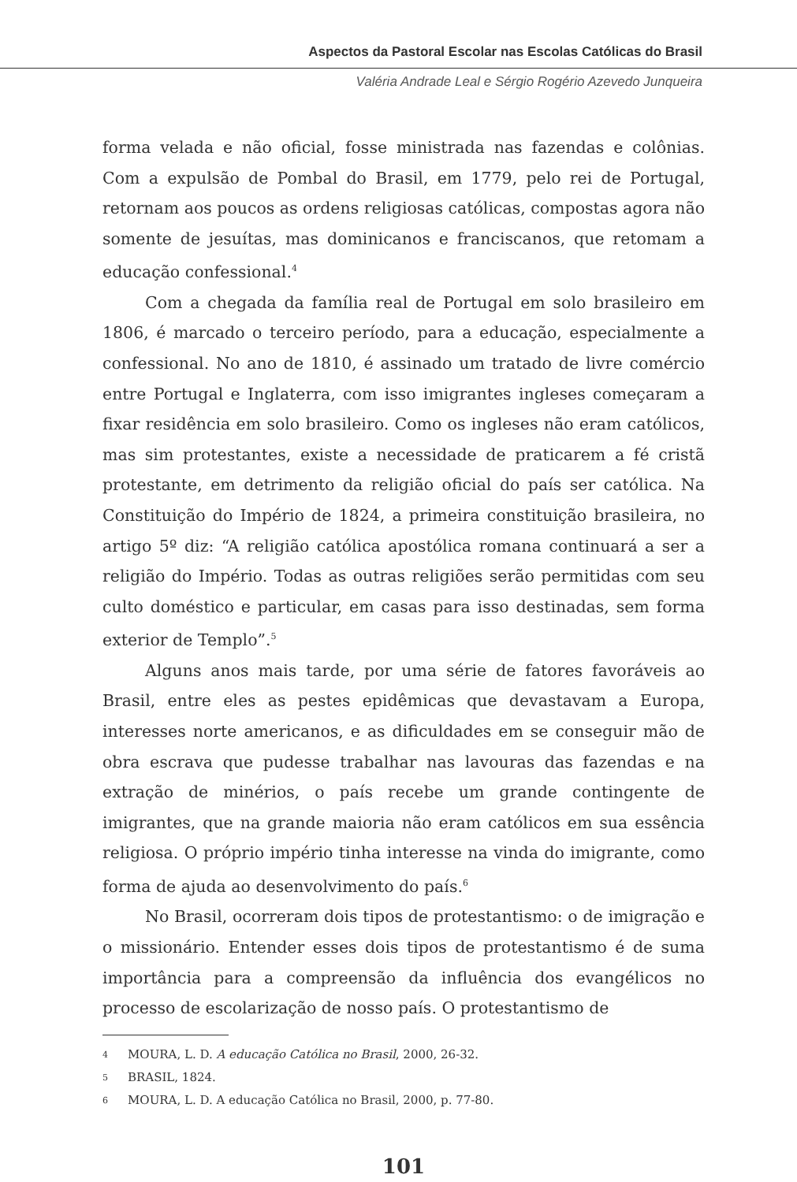Aspectos da Pastoral Escolar nas Escolas Católicas do Brasil
Valéria Andrade Leal e Sérgio Rogério Azevedo Junqueira
forma velada e não oficial, fosse ministrada nas fazendas e colônias. Com a expulsão de Pombal do Brasil, em 1779, pelo rei de Portugal, retornam aos poucos as ordens religiosas católicas, compostas agora não somente de jesuítas, mas dominicanos e franciscanos, que retomam a educação confessional.<sup>4</sup>
Com a chegada da família real de Portugal em solo brasileiro em 1806, é marcado o terceiro período, para a educação, especialmente a confessional. No ano de 1810, é assinado um tratado de livre comércio entre Portugal e Inglaterra, com isso imigrantes ingleses começaram a fixar residência em solo brasileiro. Como os ingleses não eram católicos, mas sim protestantes, existe a necessidade de praticarem a fé cristã protestante, em detrimento da religião oficial do país ser católica. Na Constituição do Império de 1824, a primeira constituição brasileira, no artigo 5º diz: “A religião católica apostólica romana continuará a ser a religião do Império. Todas as outras religiões serão permitidas com seu culto doméstico e particular, em casas para isso destinadas, sem forma exterior de Templo”.<sup>5</sup>
Alguns anos mais tarde, por uma série de fatores favoráveis ao Brasil, entre eles as pestes epidêmicas que devastavam a Europa, interesses norte americanos, e as dificuldades em se conseguir mão de obra escrava que pudesse trabalhar nas lavouras das fazendas e na extração de minérios, o país recebe um grande contingente de imigrantes, que na grande maioria não eram católicos em sua essência religiosa. O próprio império tinha interesse na vinda do imigrante, como forma de ajuda ao desenvolvimento do país.<sup>6</sup>
No Brasil, ocorreram dois tipos de protestantismo: o de imigração e o missionário. Entender esses dois tipos de protestantismo é de suma importância para a compreensão da influência dos evangélicos no processo de escolarização de nosso país. O protestantismo de
4 MOURA, L. D. A educação Católica no Brasil, 2000, 26-32.
5 BRASIL, 1824.
6 MOURA, L. D. A educação Católica no Brasil, 2000, p. 77-80.
101